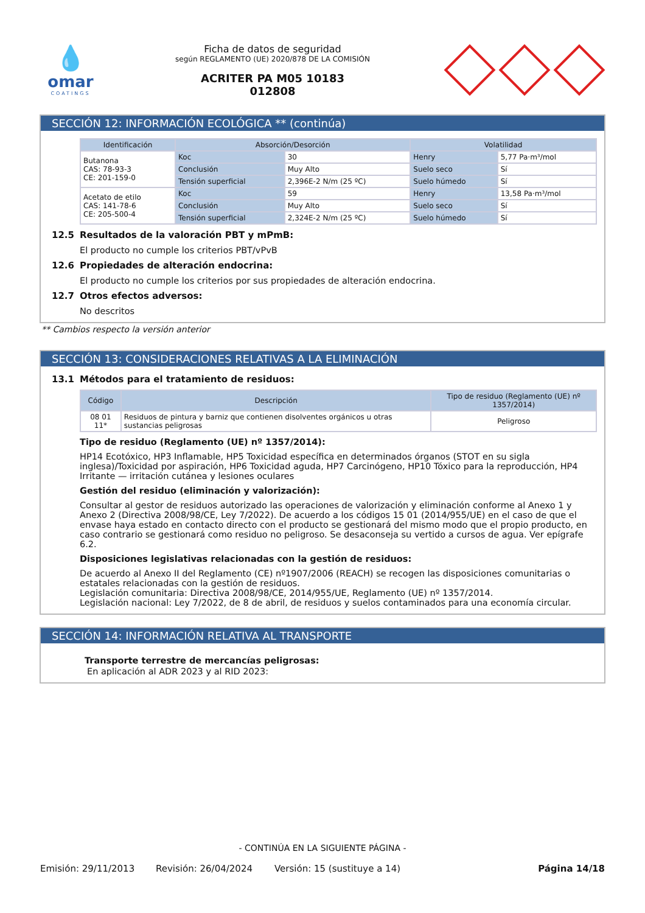💧
omar
COATINGS
Ficha de datos de seguridad
según REGLAMENTO (UE) 2020/878 DE LA COMISIÓN
ACRITER PA M05 10183
012808
SECCIÓN 12: INFORMACIÓN ECOLÓGICA ** (continúa)
| Identificación | Absorción/Desorción | | Volatilidad | |
| --- | --- | --- | --- | --- |
| Butanona CAS: 78-93-3 CE: 201-159-0 | Koc | 30 | Henry | 5,77 Pa·m³/mol |
| | Conclusión | Muy Alto | Suelo seco | Sí |
| | Tensión superficial | 2,396E-2 N/m (25 ºC) | Suelo húmedo | Sí |
| Acetato de etilo CAS: 141-78-6 CE: 205-500-4 | Koc | 59 | Henry | 13,58 Pa·m³/mol |
| | Conclusión | Muy Alto | Suelo seco | Sí |
| | Tensión superficial | 2,324E-2 N/m (25 ºC) | Suelo húmedo | Sí |
12.5 Resultados de la valoración PBT y mPmB:
El producto no cumple los criterios PBT/vPvB
12.6 Propiedades de alteración endocrina:
El producto no cumple los criterios por sus propiedades de alteración endocrina.
12.7 Otros efectos adversos:
No descritos
** Cambios respecto la versión anterior
SECCIÓN 13: CONSIDERACIONES RELATIVAS A LA ELIMINACIÓN
13.1 Métodos para el tratamiento de residuos:
| Código | Descripción | Tipo de residuo (Reglamento (UE) nº 1357/2014) |
| --- | --- | --- |
| 08 01 11* | Residuos de pintura y barniz que contienen disolventes orgánicos u otras sustancias peligrosas | Peligroso |
Tipo de residuo (Reglamento (UE) nº 1357/2014):
HP14 Ecotóxico, HP3 Inflamable, HP5 Toxicidad específica en determinados órganos (STOT en su sigla inglesa)/Toxicidad por aspiración, HP6 Toxicidad aguda, HP7 Carcinógeno, HP10 Tóxico para la reproducción, HP4 Irritante — irritación cutánea y lesiones oculares
Gestión del residuo (eliminación y valorización):
Consultar al gestor de residuos autorizado las operaciones de valorización y eliminación conforme al Anexo 1 y Anexo 2 (Directiva 2008/98/CE, Ley 7/2022). De acuerdo a los códigos 15 01 (2014/955/UE) en el caso de que el envase haya estado en contacto directo con el producto se gestionará del mismo modo que el propio producto, en caso contrario se gestionará como residuo no peligroso. Se desaconseja su vertido a cursos de agua. Ver epígrafe 6.2.
Disposiciones legislativas relacionadas con la gestión de residuos:
De acuerdo al Anexo II del Reglamento (CE) nº1907/2006 (REACH) se recogen las disposiciones comunitarias o estatales relacionadas con la gestión de residuos.
Legislación comunitaria: Directiva 2008/98/CE, 2014/955/UE, Reglamento (UE) nº 1357/2014.
Legislación nacional: Ley 7/2022, de 8 de abril, de residuos y suelos contaminados para una economía circular.
SECCIÓN 14: INFORMACIÓN RELATIVA AL TRANSPORTE
Transporte terrestre de mercancías peligrosas:
En aplicación al ADR 2023 y al RID 2023:
- CONTINÚA EN LA SIGUIENTE PÁGINA -
Emisión: 29/11/2013 Revisión: 26/04/2024 Versión: 15 (sustituye a 14) Página 14/18